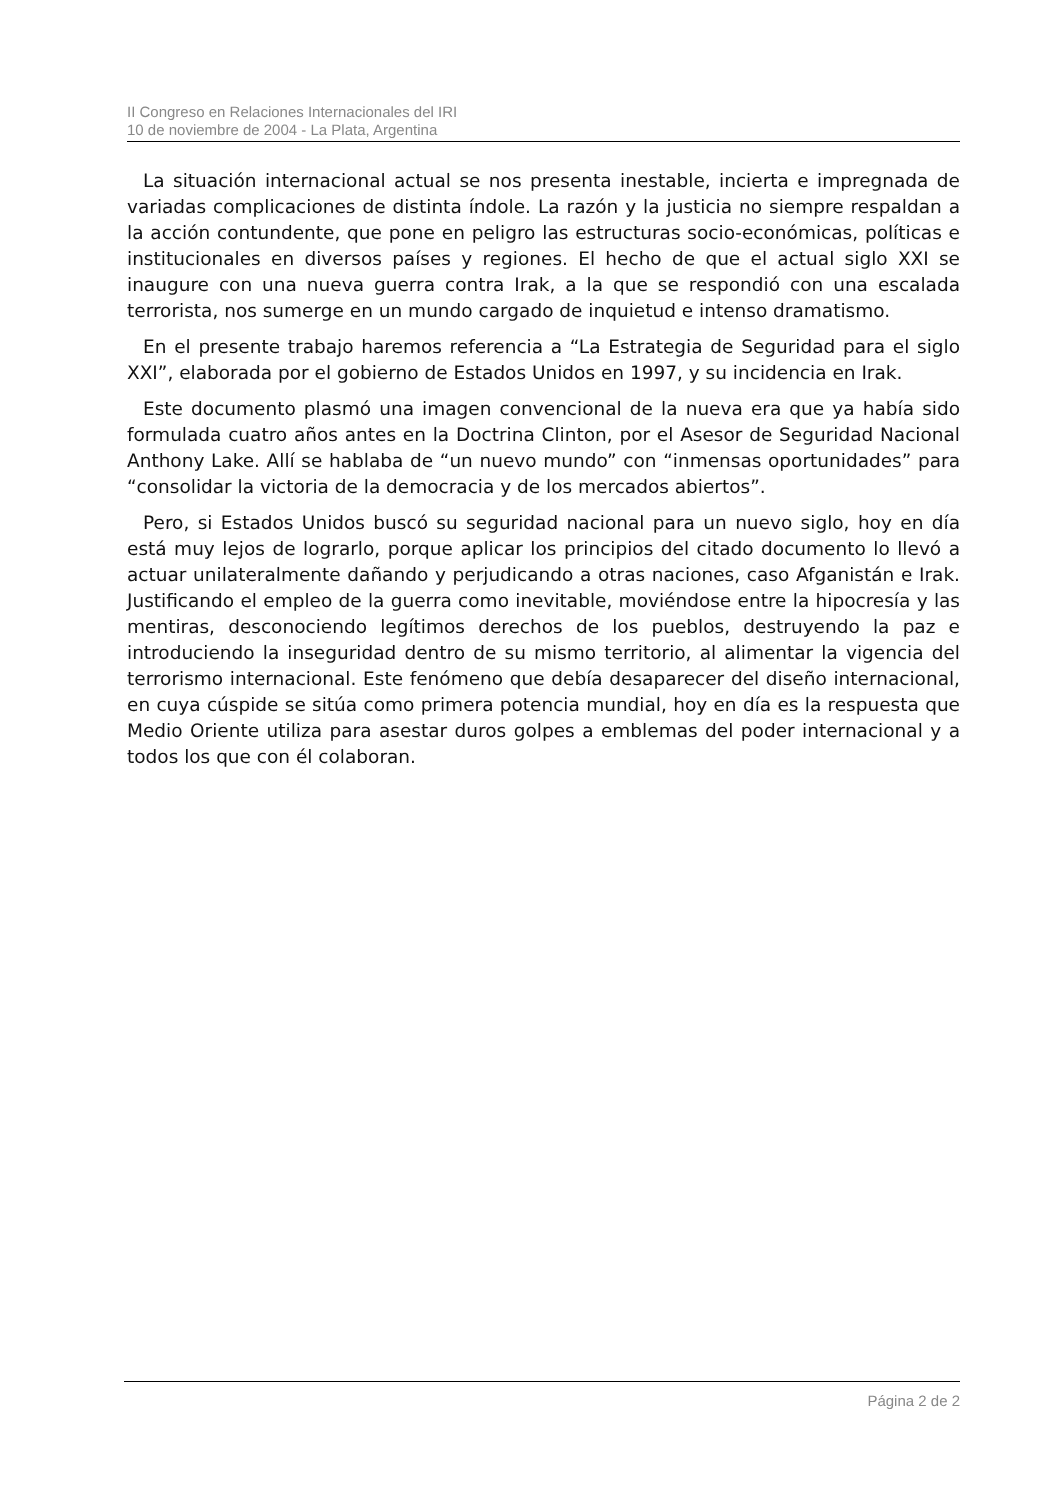II Congreso en Relaciones Internacionales del IRI
10 de noviembre de 2004 - La Plata, Argentina
La situación internacional actual se nos presenta inestable, incierta e impregnada de variadas complicaciones de distinta índole. La razón y la justicia no siempre respaldan a la acción contundente, que pone en peligro las estructuras socio-económicas, políticas e institucionales en diversos países y regiones. El hecho de que el actual siglo XXI se inaugure con una nueva guerra contra Irak, a la que se respondió con una escalada terrorista, nos sumerge en un mundo cargado de inquietud e intenso dramatismo.
En el presente trabajo haremos referencia a “La Estrategia de Seguridad para el siglo XXI”, elaborada por el gobierno de Estados Unidos en 1997, y su incidencia en Irak.
Este documento plasmó una imagen convencional de la nueva era que ya había sido formulada cuatro años antes en la Doctrina Clinton, por el Asesor de Seguridad Nacional Anthony Lake. Allí se hablaba de “un nuevo mundo” con “inmensas oportunidades” para “consolidar la victoria de la democracia y de los mercados abiertos”.
Pero, si Estados Unidos buscó su seguridad nacional para un nuevo siglo, hoy en día está muy lejos de lograrlo, porque aplicar los principios del citado documento lo llevó a actuar unilateralmente dañando y perjudicando a otras naciones, caso Afganistán e Irak. Justificando el empleo de la guerra como inevitable, moviéndose entre la hipocresía y las mentiras, desconociendo legítimos derechos de los pueblos, destruyendo la paz e introduciendo la inseguridad dentro de su mismo territorio, al alimentar la vigencia del terrorismo internacional. Este fenómeno que debía desaparecer del diseño internacional, en cuya cúspide se sitúa como primera potencia mundial, hoy en día es la respuesta que Medio Oriente utiliza para asestar duros golpes a emblemas del poder internacional y a todos los que con él colaboran.
Página 2 de 2